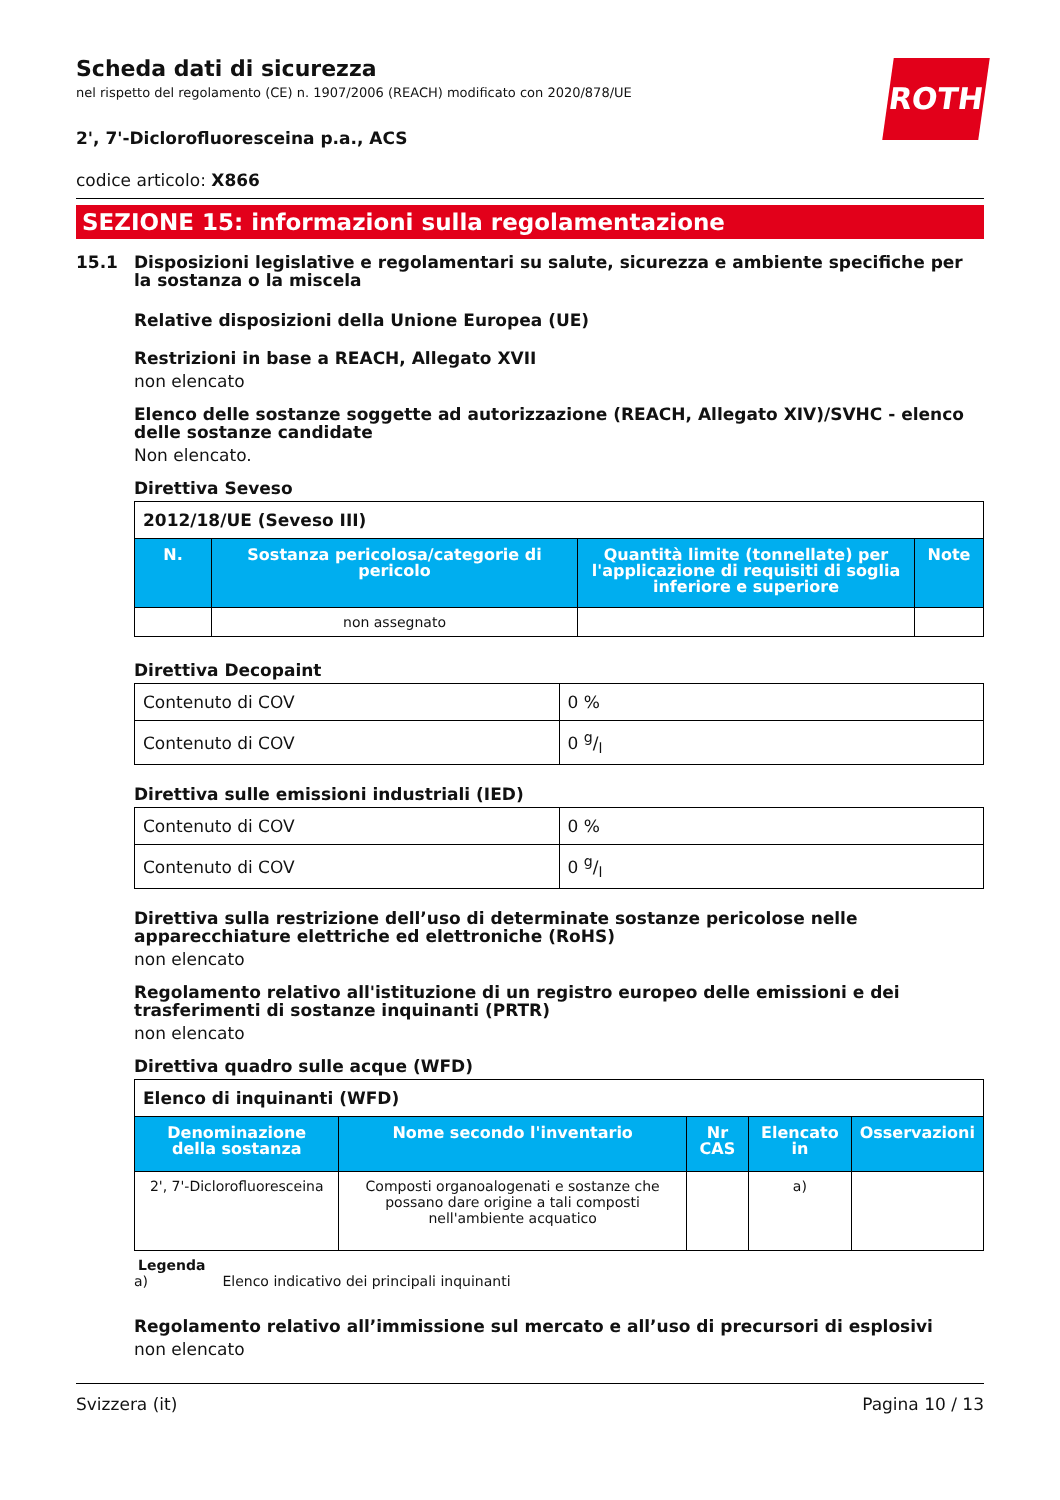ROTH
Scheda dati di sicurezza
nel rispetto del regolamento (CE) n. 1907/2006 (REACH) modificato con 2020/878/UE
2', 7'-Diclorofluoresceina p.a., ACS
codice articolo: X866
SEZIONE 15: informazioni sulla regolamentazione
15.1 Disposizioni legislative e regolamentari su salute, sicurezza e ambiente specifiche per la sostanza o la miscela
Relative disposizioni della Unione Europea (UE)
Restrizioni in base a REACH, Allegato XVII
non elencato
Elenco delle sostanze soggette ad autorizzazione (REACH, Allegato XIV)/SVHC - elenco delle sostanze candidate
Non elencato.
Direttiva Seveso
| 2012/18/UE (Seveso III) | | | |
| N. | Sostanza pericolosa/categorie di pericolo | Quantità limite (tonnellate) per l'applicazione di requisiti di soglia inferiore e superiore | Note |
| | non assegnato | | |
Direttiva Decopaint
| Contenuto di COV | 0 % |
| Contenuto di COV | 0 g/l |
Direttiva sulle emissioni industriali (IED)
| Contenuto di COV | 0 % |
| Contenuto di COV | 0 g/l |
Direttiva sulla restrizione dell’uso di determinate sostanze pericolose nelle apparecchiature elettriche ed elettroniche (RoHS)
non elencato
Regolamento relativo all'istituzione di un registro europeo delle emissioni e dei trasferimenti di sostanze inquinanti (PRTR)
non elencato
Direttiva quadro sulle acque (WFD)
| Elenco di inquinanti (WFD) | | | | |
| Denominazione della sostanza | Nome secondo l'inventario | Nr CAS | Elencato in | Osservazioni |
| 2', 7'-Diclorofluoresceina | Composti organoalogenati e sostanze che possano dare origine a tali composti nell'ambiente acquatico | | a) | |
Legenda
a) Elenco indicativo dei principali inquinanti
Regolamento relativo all’immissione sul mercato e all’uso di precursori di esplosivi
non elencato
Svizzera (it) Pagina 10 / 13